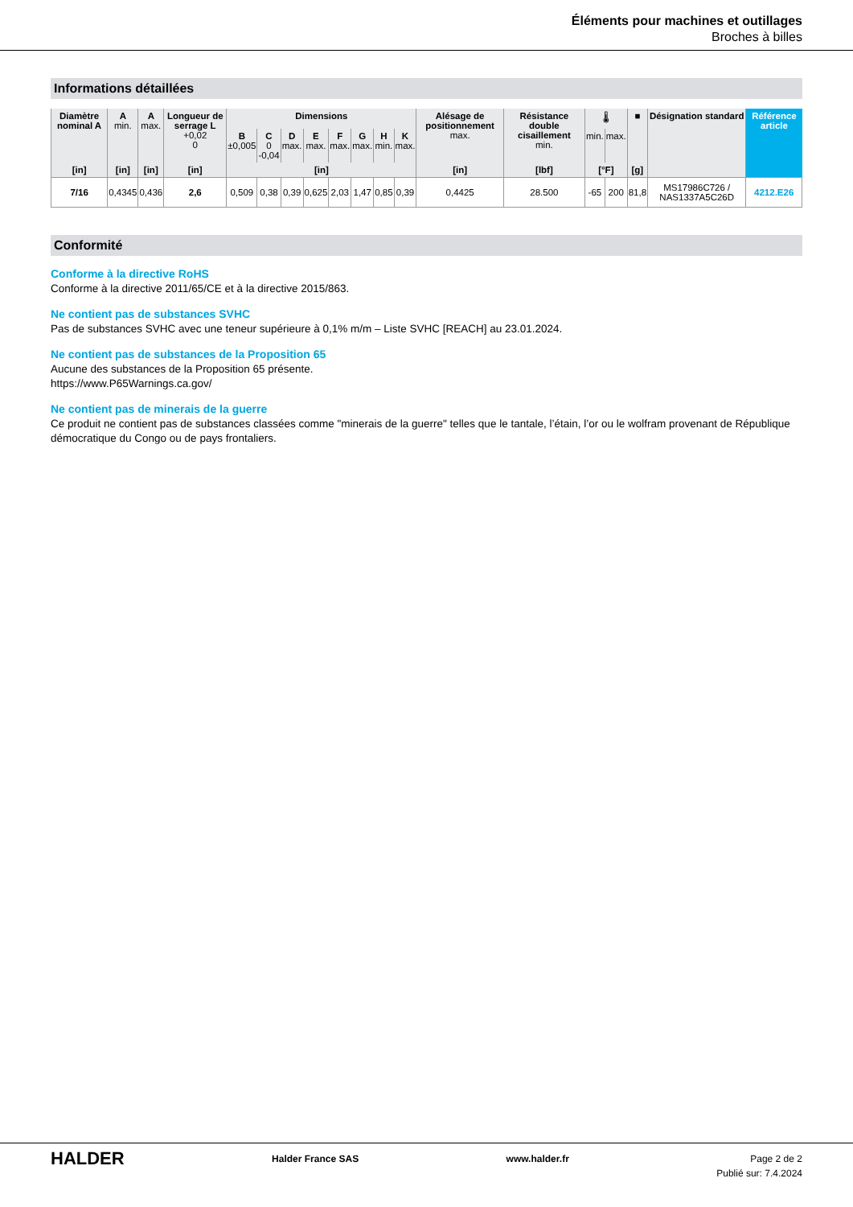Éléments pour machines et outillages
Broches à billes
Informations détaillées
| Diamètre nominal A | A min. | A max. | Longueur de serrage L +0,02 0 | Dimensions | | | | | | | | Alésage de positionnement max. | Résistance double cisaillement min. | 🌡 | | ■ | Désignation standard | Référence article |
| --- | --- | --- | --- | --- | --- | --- | --- | --- | --- | --- | --- | --- | --- | --- | --- | --- | --- | --- |
| | | | | B ±0,005 | C 0 -0,04 | D max. | E max. | F max. | G max. | H min. | K max. | | | min. | max. | | | |
| [in] | [in] | [in] | [in] | [in] | | | | | | | | [in] | [lbf] | [°F] | | [g] | | |
| 7/16 | 0,4345 | 0,436 | 2,6 | 0,509 | 0,38 | 0,39 | 0,625 | 2,03 | 1,47 | 0,85 | 0,39 | 0,4425 | 28.500 | -65 | 200 | 81,8 | MS17986C726 / NAS1337A5C26D | 4212.E26 |
Conformité
Conforme à la directive RoHS
Conforme à la directive 2011/65/CE et à la directive 2015/863.
Ne contient pas de substances SVHC
Pas de substances SVHC avec une teneur supérieure à 0,1% m/m – Liste SVHC [REACH] au 23.01.2024.
Ne contient pas de substances de la Proposition 65
Aucune des substances de la Proposition 65 présente.
https://www.P65Warnings.ca.gov/
Ne contient pas de minerais de la guerre
Ce produit ne contient pas de substances classées comme "minerais de la guerre" telles que le tantale, l’étain, l’or ou le wolfram provenant de République démocratique du Congo ou de pays frontaliers.
HALDER
Halder France SAS www.halder.fr Page 2 de 2
Publié sur: 7.4.2024